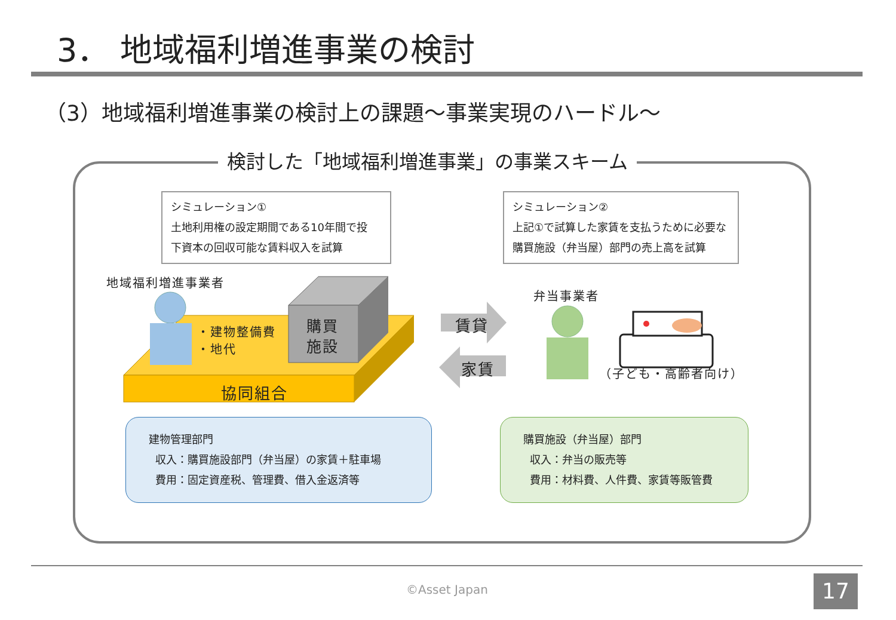3． 地域福利増進事業の検討
（3）地域福利増進事業の検討上の課題～事業実現のハードル～
検討した「地域福利増進事業」の事業スキーム
シミュレーション①
土地利用権の設定期間である10年間で投
下資本の回収可能な賃料収入を試算
シミュレーション②
上記①で試算した家賃を支払うために必要な
購買施設（弁当屋）部門の売上高を試算
地域福利増進事業者
・建物整備費
・地代
購買
施設
協同組合
賃貸
家賃
弁当事業者
（子ども・高齢者向け）
建物管理部門
収入：購買施設部門（弁当屋）の家賃＋駐車場
費用：固定資産税、管理費、借入金返済等
購買施設（弁当屋）部門
収入：弁当の販売等
費用：材料費、人件費、家賃等販管費
©Asset Japan 17